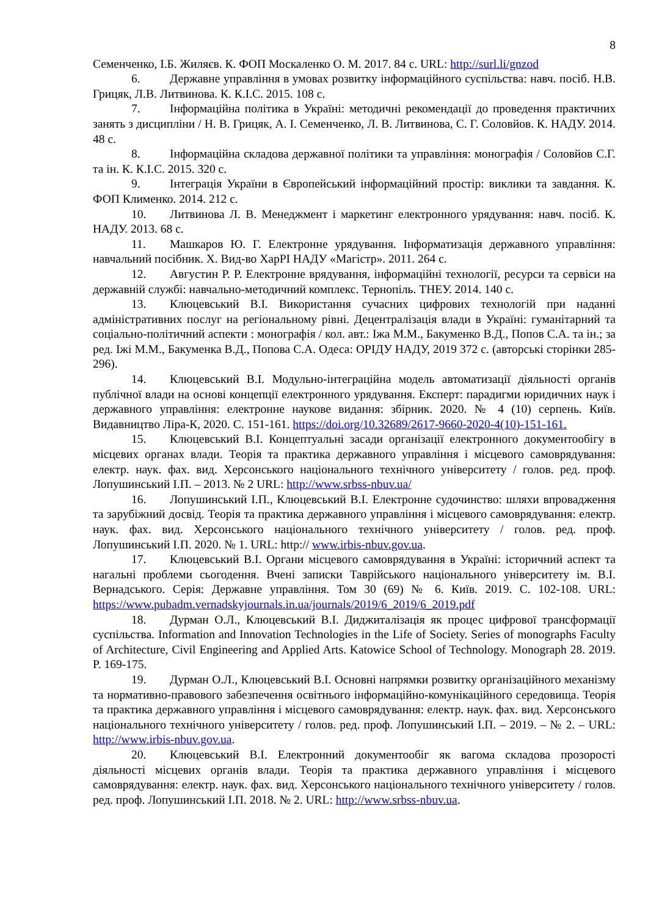8
Семенченко, І.Б. Жиляєв. К. ФОП Москаленко О. М. 2017. 84 с. URL: http://surl.li/gnzod
6. Державне управління в умовах розвитку інформаційного суспільства: навч. посіб. Н.В. Грицяк, Л.В. Литвинова. К. К.І.С. 2015. 108 с.
7. Інформаційна політика в Україні: методичні рекомендації до проведення практичних занять з дисципліни / Н. В. Грицяк, А. І. Семенченко, Л. В. Литвинова, С. Г. Соловйов. К. НАДУ. 2014. 48 с.
8. Інформаційна складова державної політики та управління: монографія / Соловйов С.Г. та ін. К. К.І.С. 2015. 320 с.
9. Інтеграція України в Європейський інформаційний простір: виклики та завдання. К. ФОП Клименко. 2014. 212 с.
10. Литвинова Л. В. Менеджмент і маркетинг електронного урядування: навч. посіб. К. НАДУ. 2013. 68 с.
11. Машкаров Ю. Г. Електронне урядування. Інформатизація державного управління: навчальний посібник. Х. Вид-во ХарРІ НАДУ «Магістр». 2011. 264 с.
12. Августин Р. Р. Електронне врядування, інформаційні технології, ресурси та сервіси на державній службі: навчально-методичний комплекс. Тернопіль. ТНЕУ. 2014. 140 с.
13. Клюцевський В.І. Використання сучасних цифрових технологій при наданні адміністративних послуг на регіональному рівні. Децентралізація влади в Україні: гуманітарний та соціально-політичний аспекти : монографія / кол. авт.: Іжа М.М., Бакуменко В.Д., Попов С.А. та ін.; за ред. Іжі М.М., Бакуменка В.Д., Попова С.А. Одеса: ОРІДУ НАДУ, 2019 372 с. (авторські сторінки 285-296).
14. Клюцевський В.І. Модульно-інтеграційна модель автоматизації діяльності органів публічної влади на основі концепції електронного урядування. Експерт: парадигми юридичних наук і державного управління: електронне наукове видання: збірник. 2020. № 4 (10) серпень. Київ. Видавництво Ліра-К, 2020. С. 151-161. https://doi.org/10.32689/2617-9660-2020-4(10)-151-161.
15. Клюцевський В.І. Концептуальні засади організації електронного документообігу в місцевих органах влади. Теорія та практика державного управління і місцевого самоврядування: електр. наук. фах. вид. Херсонського національного технічного університету / голов. ред. проф. Лопушинський І.П. – 2013. № 2 URL: http://www.srbss-nbuv.ua/
16. Лопушинський І.П., Клюцевський В.І. Електронне судочинство: шляхи впровадження та зарубіжний досвід. Теорія та практика державного управління і місцевого самоврядування: електр. наук. фах. вид. Херсонського національного технічного університету / голов. ред. проф. Лопушинський І.П. 2020. № 1. URL: http:// www.irbis-nbuv.gov.ua.
17. Клюцевський В.І. Органи місцевого самоврядування в Україні: історичний аспект та нагальні проблеми сьогодення. Вчені записки Таврійського національного університету ім. В.І. Вернадського. Серія: Державне управління. Том 30 (69) № 6. Київ. 2019. С. 102-108. URL: https://www.pubadm.vernadskyjournals.in.ua/journals/2019/6_2019/6_2019.pdf
18. Дурман О.Л., Клюцевський В.І. Диджиталізація як процес цифрової трансформації суспільства. Information and Innovation Technologies in the Life of Society. Series of monographs Faculty of Architecture, Civil Engineering and Applied Arts. Katowice School of Technology. Monograph 28. 2019. P. 169-175.
19. Дурман О.Л., Клюцевський В.І. Основні напрямки розвитку організаційного механізму та нормативно-правового забезпечення освітнього інформаційно-комунікаційного середовища. Теорія та практика державного управління і місцевого самоврядування: електр. наук. фах. вид. Херсонського національного технічного університету / голов. ред. проф. Лопушинський І.П. – 2019. – № 2. – URL: http://www.irbis-nbuv.gov.ua.
20. Клюцевський В.І. Електронний документообіг як вагома складова прозорості діяльності місцевих органів влади. Теорія та практика державного управління і місцевого самоврядування: електр. наук. фах. вид. Херсонського національного технічного університету / голов. ред. проф. Лопушинський І.П. 2018. № 2. URL: http://www.srbss-nbuv.ua.